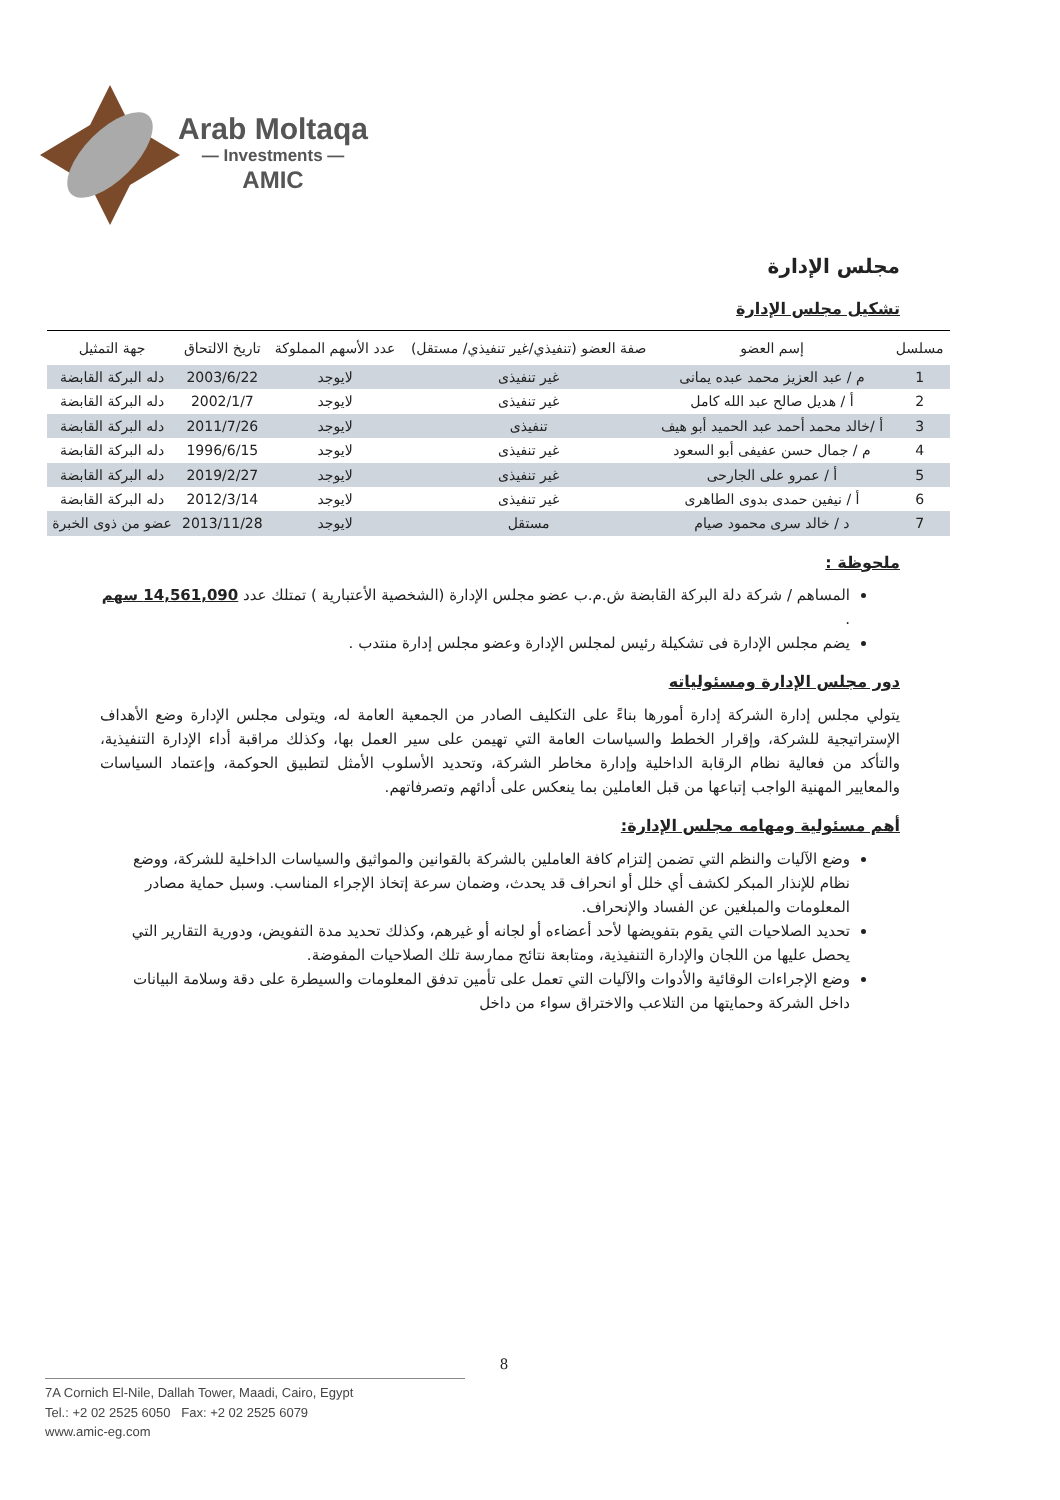Arab Moltaqa
— Investments —
AMIC
مجلس الإدارة
تشكيل مجلس الإدارة
| مسلسل | إسم العضو | صفة العضو (تنفيذي/غير تنفيذي/ مستقل) | عدد الأسهم المملوكة | تاريخ الالتحاق | جهة التمثيل |
| --- | --- | --- | --- | --- | --- |
| 1 | م / عبد العزيز محمد عبده يمانى | غير تنفيذى | لايوجد | 2003/6/22 | دله البركة القابضة |
| 2 | أ / هديل صالح عبد الله كامل | غير تنفيذى | لايوجد | 2002/1/7 | دله البركة القابضة |
| 3 | أ /خالد محمد أحمد عبد الحميد أبو هيف | تنفيذى | لايوجد | 2011/7/26 | دله البركة القابضة |
| 4 | م / جمال حسن عفيفى أبو السعود | غير تنفيذى | لايوجد | 1996/6/15 | دله البركة القابضة |
| 5 | أ / عمرو على الجارحى | غير تنفيذى | لايوجد | 2019/2/27 | دله البركة القابضة |
| 6 | أ / نيفين حمدى بدوى الطاهرى | غير تنفيذى | لايوجد | 2012/3/14 | دله البركة القابضة |
| 7 | د / خالد سرى محمود صيام | مستقل | لايوجد | 2013/11/28 | عضو من ذوى الخبرة |
ملحوظة :
المساهم / شركة دلة البركة القابضة ش.م.ب عضو مجلس الإدارة (الشخصية الأعتبارية ) تمتلك عدد 14,561,090 سهم .
يضم مجلس الإدارة فى تشكيلة رئيس لمجلس الإدارة وعضو مجلس إدارة منتدب .
دور مجلس الإدارة ومسئولياته
يتولي مجلس إدارة الشركة إدارة أمورها بناءً على التكليف الصادر من الجمعية العامة له، ويتولى مجلس الإدارة وضع الأهداف الإستراتيجية للشركة، وإقرار الخطط والسياسات العامة التي تهيمن على سير العمل بها، وكذلك مراقبة أداء الإدارة التنفيذية، والتأكد من فعالية نظام الرقابة الداخلية وإدارة مخاطر الشركة، وتحديد الأسلوب الأمثل لتطبيق الحوكمة، وإعتماد السياسات والمعايير المهنية الواجب إتباعها من قبل العاملين بما ينعكس على أدائهم وتصرفاتهم.
أهم مسئولية ومهامه مجلس الإدارة:
وضع الآليات والنظم التي تضمن إلتزام كافة العاملين بالشركة بالقوانين والمواثيق والسياسات الداخلية للشركة، ووضع نظام للإنذار المبكر لكشف أي خلل أو انحراف قد يحدث، وضمان سرعة إتخاذ الإجراء المناسب. وسبل حماية مصادر المعلومات والمبلغين عن الفساد والإنحراف.
تحديد الصلاحيات التي يقوم بتفويضها لأحد أعضاءه أو لجانه أو غيرهم، وكذلك تحديد مدة التفويض، ودورية التقارير التي يحصل عليها من اللجان والإدارة التنفيذية، ومتابعة نتائج ممارسة تلك الصلاحيات المفوضة.
وضع الإجراءات الوقائية والأدوات والآليات التي تعمل على تأمين تدفق المعلومات والسيطرة على دقة وسلامة البيانات داخل الشركة وحمايتها من التلاعب والاختراق سواء من داخل
8
7A Cornich El-Nile, Dallah Tower, Maadi, Cairo, Egypt
Tel.: +2 02 2525 6050 Fax: +2 02 2525 6079
www.amic-eg.com